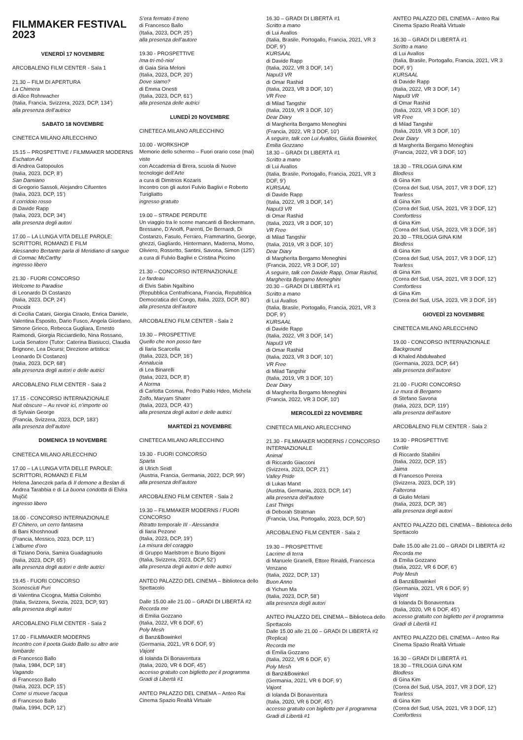FILMMAKER FESTIVAL 2023
VENERDÌ 17 NOVEMBRE
ARCOBALENO FILM CENTER - Sala 1
21.30 – FILM DI APERTURA
La Chimera
di Alice Rohrwacher
(Italia, Francia, Svizzera, 2023, DCP, 134’)
alla presenza dell’autrice
SABATO 18 NOVEMBRE
CINETECA MILANO ARLECCHINO
15.15 – PROSPETTIVE / FILMMAKER MODERNS
Eschaton Ad
di Andrea Gatopoulos
(Italia, 2023, DCP, 8’)
San Damiano
di Gregorio Sassoli, Alejandro Cifuentes
(Italia, 2023, DCP, 15’)
Il corridoio rosso
di Davide Rapp
(Italia, 2023, DCP, 34’)
alla presenza degli autori
17.00 – LA LUNGA VITA DELLE PAROLE: SCRITTORI, ROMANZI E FILM
Alessandro Bertante parla di Meridiano di sangue di Cormac McCarthy
ingresso libero
21.30 - FUORI CONCORSO
Welcome to Paradise
di Leonardo Di Costanzo
(Italia, 2023, DCP, 24’)
Procida
di Cecilia Catani, Giorgia Ciraolo, Enrica Daniele, Valentina Esposito, Dario Fusco, Angela Giordano, Simone Grieco, Rebecca Gugliara, Ernesto Raimondi, Giorgia Ricciardiello, Nina Rossano, Lucia Senatore (Tutor: Caterina Biasiucci, Claudia Brignone, Lea Dicursi; Direzione artistica: Leonardo Di Costanzo)
(Italia, 2023, DCP, 68’)
alla presenza degli autori e delle autrici
ARCOBALENO FILM CENTER - Sala 2
17.15 - CONCORSO INTERNAZIONALE
Nuit obscure – Au revoir ici, n’importe où
di Sylvain George
(Francia, Svizzera, 2023, DCP, 183’)
alla presenza dell’autore
DOMENICA 19 NOVEMBRE
CINETECA MILANO ARLECCHINO
17.00 – LA LUNGA VITA DELLE PAROLE: SCRITTORI, ROMANZI E FILM
Helena Janeczek parla di Il demone a Beslan di Andrea Tarabbia e di La buona condotta di Elvira Mujčić
ingresso libero
18.00 - CONCORSO INTERNAZIONALE
El Chinero, un cerro fantasma
di Bani Khoshnoudi
(Francia, Messico, 2023, DCP, 11’)
L’albume d’oro
di Tiziano Doria, Samira Guadagnuolo
(Italia, 2023, DCP, 65’)
alla presenza degli autori e delle autrici
19.45 - FUORI CONCORSO
Sconosciuti Puri
di Valentina Cicogna, Mattia Colombo
(Italia, Svizzera, Svezia, 2023, DCP, 93’)
alla presenza degli autori
ARCOBALENO FILM CENTER - Sala 2
17.00 - FILMMAKER MODERNS
Incontro con il poeta Guido Ballo su altre arie lombarde
di Francesco Ballo
(Italia, 1984, DCP, 18’)
Vagando
di Francesco Ballo
(Italia, 2023, DCP, 15’)
Come si muove l’acqua
di Francesco Ballo
(Italia, 1994, DCP, 12’)
S’era fermato il treno
di Francesco Ballo
(Italia, 2023, DCP, 25’)
alla presenza dell’autore
19.30 - PROSPETTIVE
/ma·tri·mò·nio/
di Gaia Siria Meloni
(Italia, 2023, DCP, 20’)
Dove siamo?
di Emma Onesti
(Italia, 2023, DCP, 61’)
alla presenza delle autrici
LUNEDÌ 20 NOVEMBRE
CINETECA MILANO ARLECCHINO
10.00 - WORKSHOP
Memorie dello schermo – Fuori orario cose (mai) viste
con Accademia di Brera, scuola di Nuove tecnologie dell’Arte
a cura di Dimitrios Kozaris
Incontro con gli autori Fulvio Baglivi e Roberto Turigliatto
ingresso gratuito
19.00 – STRADE PERDUTE
Un viaggio tra le scene mancanti di Beckermann, Bressane, D’Anolfi, Parenti, De Bernardi, Di Costanzo, Fasulo, Ferraro, Frammartino, George, ghezzi, Gagliardo, Hintermann, Maderna, Momo, Oliviero, Rossetto, Santini, Savona, Simon (125’)
a cura di Fulvio Baglivi e Cristina Piccino
21.30 – CONCORSO INTERNAZIONALE
Le fardeau
di Elvis Sabin Ngaïbino
(Repubblica Centrafricana, Francia, Repubblica Democratica del Congo, Italia, 2023, DCP, 80’)
alla presenza dell’autore
ARCOBALENO FILM CENTER - Sala 2
19.30 – PROSPETTIVE
Quello che non posso fare
di Ilaria Scarcella
(Italia, 2023, DCP, 16’)
Annalucia
di Lea Binarelli
(Italia, 2023, DCP, 8’)
A Norma
di Carlotta Cosmai, Pedro Pablo Hdeo, Michela Zolfo, Maryam Shater
(Italia, 2023, DCP, 43’)
alla presenza degli autori e delle autrici
MARTEDÌ 21 NOVEMBRE
CINETECA MILANO ARLECCHINO
19.30 - FUORI CONCORSO
Sparta
di Ulrich Seidl
(Austria, Francia, Germania, 2022, DCP, 99’)
alla presenza dell’autore
ARCOBALENO FILM CENTER - Sala 2
19.30 – FILMMAKER MODERNS / FUORI CONCORSO
Ritratto temporale III - Alessandra
di Ilaria Pezone
(Italia, 2023, DCP, 19’)
La misura del coraggio
di Gruppo Maelstrom e Bruno Bigoni
(Italia, Svizzera, 2023, DCP, 52’)
alla presenza degli autori e delle autrici
ANTEO PALAZZO DEL CINEMA – Biblioteca dello Spettacolo
Dalle 15.00 alle 21.00 – GRADI DI LIBERTÀ #2
Recorda me
di Emilia Gozzano
(Italia, 2022, VR 6 DOF, 6’)
Poly Mesh
di Banz&Bowinkel
(Germania, 2021, VR 6 DOF, 9’)
Vajont
di Iolanda Di Bonaventura
(Italia, 2020, VR 6 DOF, 45’)
accesso gratuito con biglietto per il programma Gradi di Libertà #1
ANTEO PALAZZO DEL CINEMA – Anteo Rai Cinema Spazio Realtà Virtuale
16.30 – GRADI DI LIBERTÀ #1
Scritto a mano
di Lui Avallos
(Italia, Brasile, Portogallo, Francia, 2021, VR 3 DOF, 9’)
KURSAAL
di Davide Rapp
(Italia, 2022, VR 3 DOF, 14’)
Napul3 VR
di Omar Rashid
(Italia, 2023, VR 3 DOF, 10’)
VR Free
di Milad Tangshir
(Italia, 2019, VR 3 DOF, 10’)
Dear Diary
di Margherita Bergamo Meneghini
(Francia, 2022, VR 3 DOF, 10’)
A seguire, talk con Lui Avallos, Giulia Bowinkel, Emilia Gozzano
18.30 – GRADI DI LIBERTÀ #1
Scritto a mano
di Lui Avallos
(Italia, Brasile, Portogallo, Francia, 2021, VR 3 DOF, 9’)
KURSAAL
di Davide Rapp
(Italia, 2022, VR 3 DOF, 14’)
Napul3 VR
di Omar Rashid
(Italia, 2023, VR 3 DOF, 10’)
VR Free
di Milad Tangshir
(Italia, 2019, VR 3 DOF, 10’)
Dear Diary
di Margherita Bergamo Meneghini
(Francia, 2022, VR 3 DOF, 10’)
A seguire, talk con Davide Rapp, Omar Rashid, Margherita Bergamo Meneghini
20.30 – GRADI DI LIBERTÀ #1
Scritto a mano
di Lui Avallos
(Italia, Brasile, Portogallo, Francia, 2021, VR 3 DOF, 9’)
KURSAAL
di Davide Rapp
(Italia, 2022, VR 3 DOF, 14’)
Napul3 VR
di Omar Rashid
(Italia, 2023, VR 3 DOF, 10’)
VR Free
di Milad Tangshir
(Italia, 2019, VR 3 DOF, 10’)
Dear Diary
di Margherita Bergamo Meneghini
(Francia, 2022, VR 3 DOF, 10’)
MERCOLEDÌ 22 NOVEMBRE
CINETECA MILANO ARLECCHINO
21.30 - FILMMAKER MODERNS / CONCORSO INTERNAZIONALE
Animal
di Riccardo Giacconi
(Svizzera, 2023, DCP, 21’)
Valley Pride
di Lukas Marxt
(Austria, Germania, 2023, DCP, 14’)
alla presenza dell’autore
Last Things
di Deborah Stratman
(Francia, Usa, Portogallo, 2023, DCP, 50’)
ARCOBALENO FILM CENTER - Sala 2
19.30 – PROSPETTIVE
Lacrime di terra
di Manuele Granelli, Ettore Rinaldi, Francesca Venzano
(Italia, 2022, DCP, 13’)
Buon Anno
di Yichun Ma
(Italia, 2023, DCP, 58’)
alla presenza degli autori
ANTEO PALAZZO DEL CINEMA – Biblioteca dello Spettacolo
Dalle 15.00 alle 21.00 – GRADI DI LIBERTÀ #2 (Replica)
Recorda me
di Emilia Gozzano
(Italia, 2022, VR 6 DOF, 6’)
Poly Mesh
di Banz&Bowinkel
(Germania, 2021, VR 6 DOF, 9’)
Vajont
di Iolanda Di Bonaventura
(Italia, 2020, VR 6 DOF, 45’)
accesso gratuito con biglietto per il programma Gradi di Libertà #1
ANTEO PALAZZO DEL CINEMA – Anteo Rai Cinema Spazio Realtà Virtuale
16.30 – GRADI DI LIBERTÀ #1
Scritto a mano
di Lui Avallos
(Italia, Brasile, Portogallo, Francia, 2021, VR 3 DOF, 9’)
KURSAAL
di Davide Rapp
(Italia, 2022, VR 3 DOF, 14’)
Napul3 VR
di Omar Rashid
(Italia, 2023, VR 3 DOF, 10’)
VR Free
di Milad Tangshir
(Italia, 2019, VR 3 DOF, 10’)
Dear Diary
di Margherita Bergamo Meneghini
(Francia, 2022, VR 3 DOF, 10’)
18.30 – TRILOGIA GINA KIM
Blodless
di Gina Kim
(Corea del Sud, USA, 2017, VR 3 DOF, 12’)
Tearless
di Gina Kim
(Corea del Sud, USA, 2021, VR 3 DOF, 12’)
Comfortless
di Gina Kim
(Corea del Sud, USA, 2023, VR 3 DOF, 16’)
20.30 – TRILOGIA GINA KIM
Blodless
di Gina Kim
(Corea del Sud, USA, 2017, VR 3 DOF, 12’)
Tearless
di Gina Kim
(Corea del Sud, USA, 2021, VR 3 DOF, 12’)
Comfortless
di Gina Kim
(Corea del Sud, USA, 2023, VR 3 DOF, 16’)
GIOVEDÌ 23 NOVEMBRE
CINETECA MILANO ARLECCHINO
19.00 - CONCORSO INTERNAZIONALE
Background
di Khaled Abdulwahed
(Germania, 2023, DCP, 64’)
alla presenza dell’autore
21.00 - FUORI CONCORSO
Le mura di Bergamo
di Stefano Savona
(Italia, 2023, DCP, 119’)
alla presenza dell’autore
ARCOBALENO FILM CENTER - Sala 2
19.30 - PROSPETTIVE
Cortile
di Riccardo Stabilini
(Italia, 2022, DCP, 15’)
Jaima
di Francesco Pereira
(Svizzera, 2023, DCP, 19’)
Falterona
di Giulio Melani
(Italia, 2023, DCP, 36’)
alla presenza degli autori
ANTEO PALAZZO DEL CINEMA – Biblioteca dello Spettacolo
Dalle 15.00 alle 21.00 – GRADI DI LIBERTÀ #2
Recorda me
di Emilia Gozzano
(Italia, 2022, VR 6 DOF, 6’)
Poly Mesh
di Banz&Bowinkel
(Germania, 2021, VR 6 DOF, 9’)
Vajont
di Iolanda Di Bonaventura
(Italia, 2020, VR 6 DOF, 45’)
accesso gratuito con biglietto per il programma Gradi di Libertà #1
ANTEO PALAZZO DEL CINEMA – Anteo Rai Cinema Spazio Realtà Virtuale
16.30 – GRADI DI LIBERTÀ #1
18.30 – TRILOGIA GINA KIM
Blodless
di Gina Kim
(Corea del Sud, USA, 2017, VR 3 DOF, 12’)
Tearless
di Gina Kim
(Corea del Sud, USA, 2021, VR 3 DOF, 12’)
Comfortless